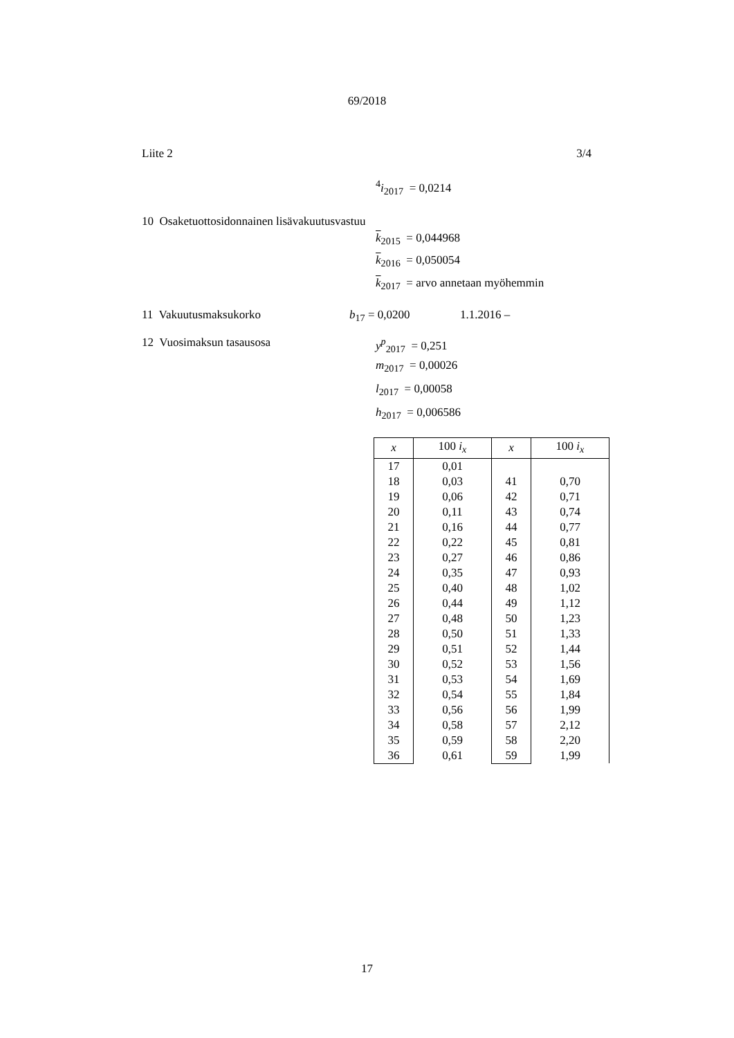69/2018
Liite 2 3/4
<sup>4</sup> i<sub>2017</sub> = 0,0214
10 Osaketuottosidonnainen lisävakuutusvastuu
k<sub>2015</sub> = 0,044968
k<sub>2016</sub> = 0,050054
k<sub>2017</sub> = arvo annetaan myöhemmin
11 Vakuutusmaksukorko b<sub>17</sub> = 0,0200 1.1.2016 –
12 Vuosimaksun tasausosa y<sup>p</sup><sub>2017</sub> = 0,251
m<sub>2017</sub> = 0,00026
l<sub>2017</sub> = 0,00058
h<sub>2017</sub> = 0,006586
| x | 100 i<sub>x</sub> | x | 100 i<sub>x</sub> |
| --- | --- | --- | --- |
| 17 | 0,01 | | |
| 18 | 0,03 | 41 | 0,70 |
| 19 | 0,06 | 42 | 0,71 |
| 20 | 0,11 | 43 | 0,74 |
| 21 | 0,16 | 44 | 0,77 |
| 22 | 0,22 | 45 | 0,81 |
| 23 | 0,27 | 46 | 0,86 |
| 24 | 0,35 | 47 | 0,93 |
| 25 | 0,40 | 48 | 1,02 |
| 26 | 0,44 | 49 | 1,12 |
| 27 | 0,48 | 50 | 1,23 |
| 28 | 0,50 | 51 | 1,33 |
| 29 | 0,51 | 52 | 1,44 |
| 30 | 0,52 | 53 | 1,56 |
| 31 | 0,53 | 54 | 1,69 |
| 32 | 0,54 | 55 | 1,84 |
| 33 | 0,56 | 56 | 1,99 |
| 34 | 0,58 | 57 | 2,12 |
| 35 | 0,59 | 58 | 2,20 |
| 36 | 0,61 | 59 | 1,99 |
17